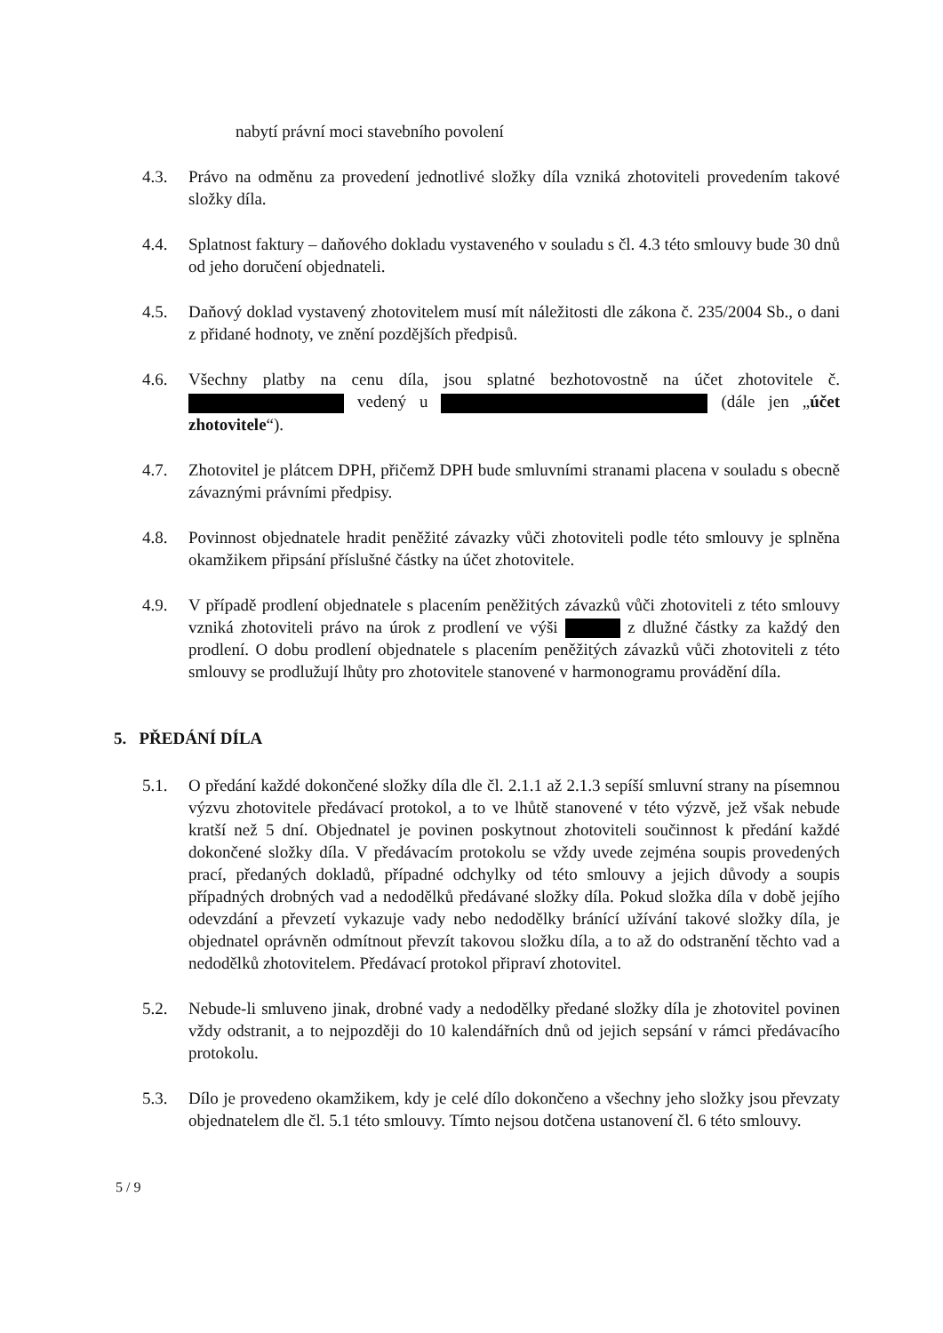nabytí právní moci stavebního povolení
4.3. Právo na odměnu za provedení jednotlivé složky díla vzniká zhotoviteli provedením takové složky díla.
4.4. Splatnost faktury – daňového dokladu vystaveného v souladu s čl. 4.3 této smlouvy bude 30 dnů od jeho doručení objednateli.
4.5. Daňový doklad vystavený zhotovitelem musí mít náležitosti dle zákona č. 235/2004 Sb., o dani z přidané hodnoty, ve znění pozdějších předpisů.
4.6. Všechny platby na cenu díla, jsou splatné bezhotovostně na účet zhotovitele č. vedený u (dále jen „účet zhotovitele“).
4.7. Zhotovitel je plátcem DPH, přičemž DPH bude smluvními stranami placena v souladu s obecně závaznými právními předpisy.
4.8. Povinnost objednatele hradit peněžité závazky vůči zhotoviteli podle této smlouvy je splněna okamžikem připsání příslušné částky na účet zhotovitele.
4.9. V případě prodlení objednatele s placením peněžitých závazků vůči zhotoviteli z této smlouvy vzniká zhotoviteli právo na úrok z prodlení ve výši z dlužné částky za každý den prodlení. O dobu prodlení objednatele s placením peněžitých závazků vůči zhotoviteli z této smlouvy se prodlužují lhůty pro zhotovitele stanovené v harmonogramu provádění díla.
5. PŘEDÁNÍ DÍLA
5.1. O předání každé dokončené složky díla dle čl. 2.1.1 až 2.1.3 sepíší smluvní strany na písemnou výzvu zhotovitele předávací protokol, a to ve lhůtě stanovené v této výzvě, jež však nebude kratší než 5 dní. Objednatel je povinen poskytnout zhotoviteli součinnost k předání každé dokončené složky díla. V předávacím protokolu se vždy uvede zejména soupis provedených prací, předaných dokladů, případné odchylky od této smlouvy a jejich důvody a soupis případných drobných vad a nedodělků předávané složky díla. Pokud složka díla v době jejího odevzdání a převzetí vykazuje vady nebo nedodělky bránící užívání takové složky díla, je objednatel oprávněn odmítnout převzít takovou složku díla, a to až do odstranění těchto vad a nedodělků zhotovitelem. Předávací protokol připraví zhotovitel.
5.2. Nebude-li smluveno jinak, drobné vady a nedodělky předané složky díla je zhotovitel povinen vždy odstranit, a to nejpozději do 10 kalendářních dnů od jejich sepsání v rámci předávacího protokolu.
5.3. Dílo je provedeno okamžikem, kdy je celé dílo dokončeno a všechny jeho složky jsou převzaty objednatelem dle čl. 5.1 této smlouvy. Tímto nejsou dotčena ustanovení čl. 6 této smlouvy.
5 / 9